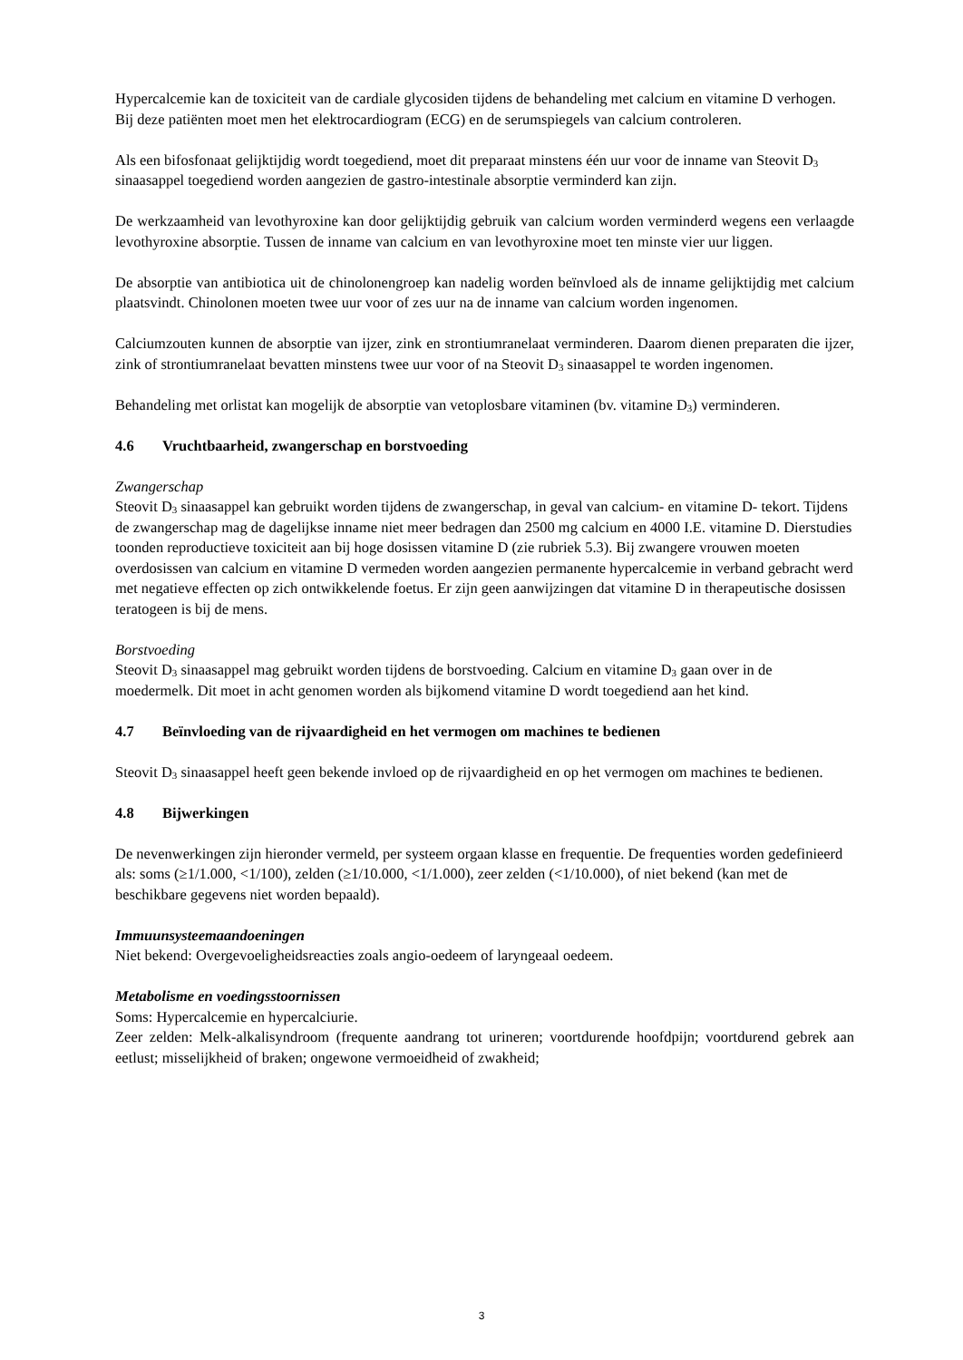Hypercalcemie kan de toxiciteit van de cardiale glycosiden tijdens de behandeling met calcium en vitamine D verhogen. Bij deze patiënten moet men het elektrocardiogram (ECG) en de serumspiegels van calcium controleren.
Als een bifosfonaat gelijktijdig wordt toegediend, moet dit preparaat minstens één uur voor de inname van Steovit D<sub>3</sub> sinaasappel toegediend worden aangezien de gastro-intestinale absorptie verminderd kan zijn.
De werkzaamheid van levothyroxine kan door gelijktijdig gebruik van calcium worden verminderd wegens een verlaagde levothyroxine absorptie. Tussen de inname van calcium en van levothyroxine moet ten minste vier uur liggen.
De absorptie van antibiotica uit de chinolonengroep kan nadelig worden beïnvloed als de inname gelijktijdig met calcium plaatsvindt. Chinolonen moeten twee uur voor of zes uur na de inname van calcium worden ingenomen.
Calciumzouten kunnen de absorptie van ijzer, zink en strontiumranelaat verminderen. Daarom dienen preparaten die ijzer, zink of strontiumranelaat bevatten minstens twee uur voor of na Steovit D<sub>3</sub> sinaasappel te worden ingenomen.
Behandeling met orlistat kan mogelijk de absorptie van vetoplosbare vitaminen (bv. vitamine D<sub>3</sub>) verminderen.
4.6 Vruchtbaarheid, zwangerschap en borstvoeding
Zwangerschap
Steovit D<sub>3</sub> sinaasappel kan gebruikt worden tijdens de zwangerschap, in geval van calcium- en vitamine D- tekort. Tijdens de zwangerschap mag de dagelijkse inname niet meer bedragen dan 2500 mg calcium en 4000 I.E. vitamine D. Dierstudies toonden reproductieve toxiciteit aan bij hoge dosissen vitamine D (zie rubriek 5.3). Bij zwangere vrouwen moeten overdosissen van calcium en vitamine D vermeden worden aangezien permanente hypercalcemie in verband gebracht werd met negatieve effecten op zich ontwikkelende foetus. Er zijn geen aanwijzingen dat vitamine D in therapeutische dosissen teratogeen is bij de mens.
Borstvoeding
Steovit D<sub>3</sub> sinaasappel mag gebruikt worden tijdens de borstvoeding. Calcium en vitamine D<sub>3</sub> gaan over in de moedermelk. Dit moet in acht genomen worden als bijkomend vitamine D wordt toegediend aan het kind.
4.7 Beïnvloeding van de rijvaardigheid en het vermogen om machines te bedienen
Steovit D<sub>3</sub> sinaasappel heeft geen bekende invloed op de rijvaardigheid en op het vermogen om machines te bedienen.
4.8 Bijwerkingen
De nevenwerkingen zijn hieronder vermeld, per systeem orgaan klasse en frequentie. De frequenties worden gedefinieerd als: soms (≥1/1.000, <1/100), zelden (≥1/10.000, <1/1.000), zeer zelden (<1/10.000), of niet bekend (kan met de beschikbare gegevens niet worden bepaald).
Immuunsysteemaandoeningen
Niet bekend: Overgevoeligheidsreacties zoals angio-oedeem of laryngeaal oedeem.
Metabolisme en voedingsstoornissen
Soms: Hypercalcemie en hypercalciurie.
Zeer zelden: Melk-alkalisyndroom (frequente aandrang tot urineren; voortdurende hoofdpijn; voortdurend gebrek aan eetlust; misselijkheid of braken; ongewone vermoeidheid of zwakheid;
3